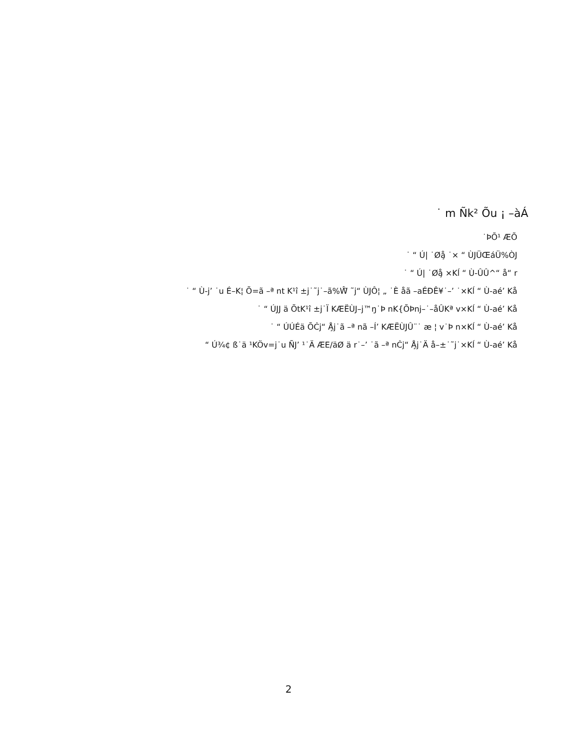˙ m Ñk² Õu ¡ –àÁ
˙ÞÕ¹ ÆÕ
˙ “ Ú| ˙Øå̧ ˙× “ ÙJÜŒáÜ%ÒJ
˙ “ Ú| ˙Øå̧ ×Kĺ “ Ù-ÛÛ^“ å“ r
˙ “ Ù-j’ ˙u É–K¦ Õ=ã –ª nt K¹î ±j˙˜j˙–ã%Ŵ̃ ˜j“ ÙJÔ¦ „ ˙È åã –aÉÐÊ¥˙–’ ˙×Kĺ “ Ù-aé’ Kå
˙ “ ÚJJ ä ÕtK¹î ±j˙Ï KÆËÙJ–j™ŋ˙Þ nK{ÕÞnj–˙–åÛKª v×Kĺ “ Ù-aé’ Kå
˙ “ ÚÚÉä ÕĊj“ Å̧j˙ã –ª nã –Í’ KÆËÙJÛ¨˙ æ ¦ v˙Þ n×Kĺ “ Ù-aé’ Kå
“ Ú¾¢ ß˙ä ¹KÖv=j˙u ÑJ’ ¹˙Ä ÆE/äØ ä r˙–’ ˙ã –ª nĊj“ Å̧j˙Ä å–±˙˜j˙×Kĺ “ Ù-aé’ Kå
2